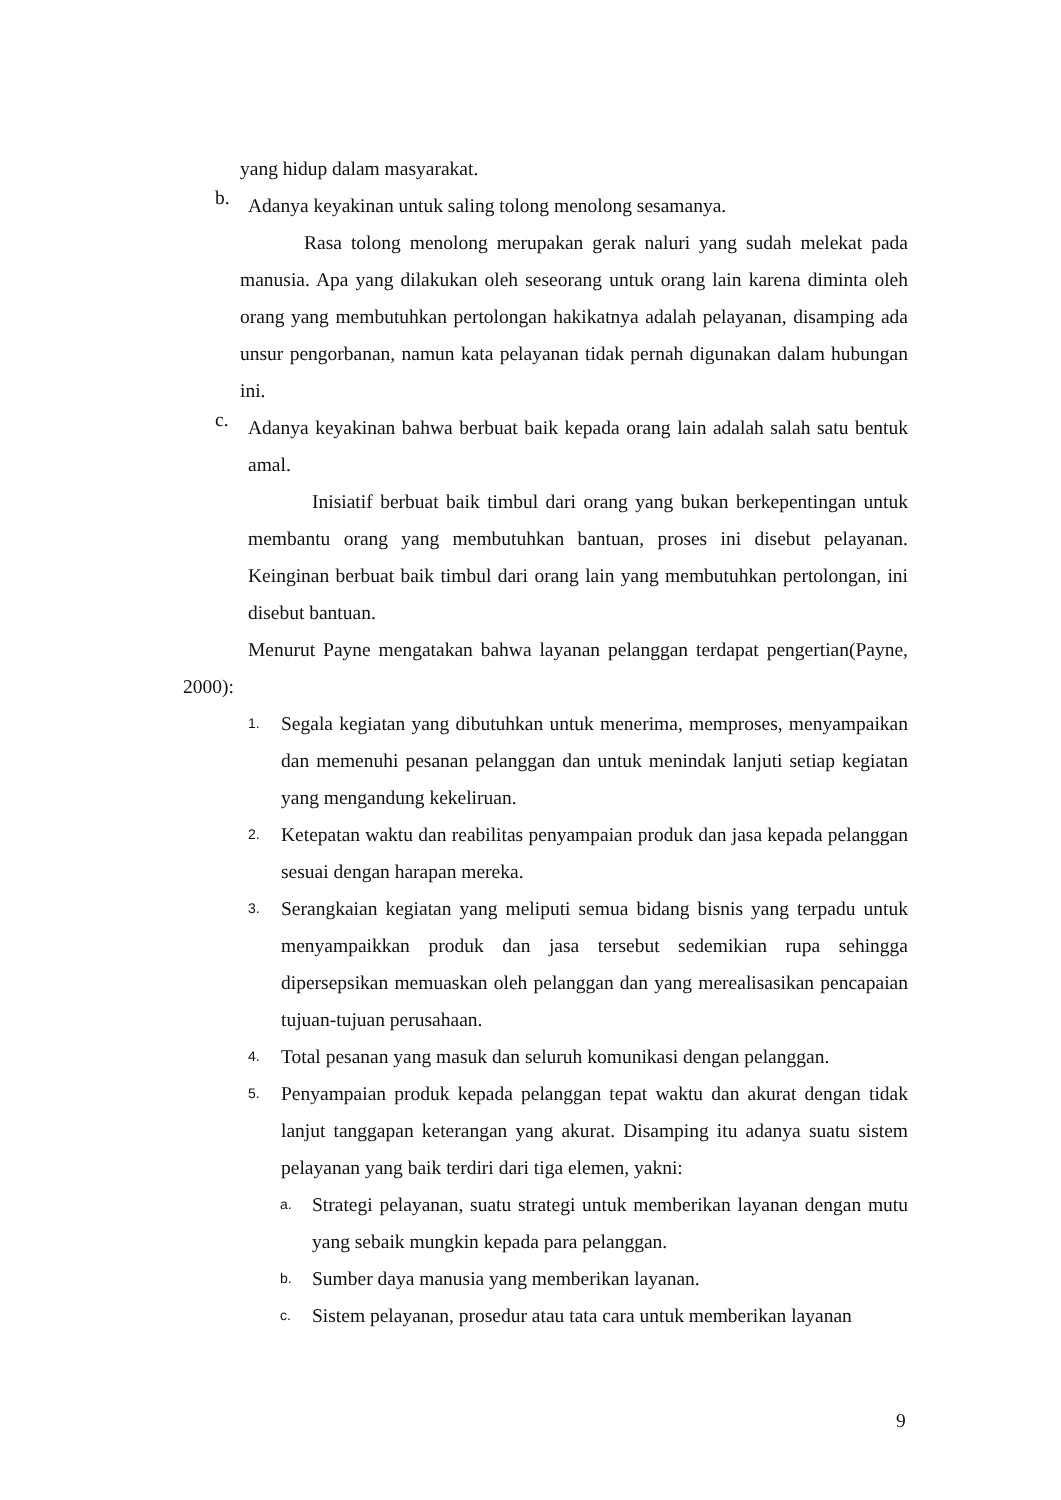yang hidup dalam masyarakat.
b.
Adanya keyakinan untuk saling tolong menolong sesamanya.
Rasa tolong menolong merupakan gerak naluri yang sudah melekat pada manusia. Apa yang dilakukan oleh seseorang untuk orang lain karena diminta oleh orang yang membutuhkan pertolongan hakikatnya adalah pelayanan, disamping ada unsur pengorbanan, namun kata pelayanan tidak pernah digunakan dalam hubungan ini.
c.
Adanya keyakinan bahwa berbuat baik kepada orang lain adalah salah satu bentuk amal.
Inisiatif berbuat baik timbul dari orang yang bukan berkepentingan untuk membantu orang yang membutuhkan bantuan, proses ini disebut pelayanan. Keinginan berbuat baik timbul dari orang lain yang membutuhkan pertolongan, ini disebut bantuan.
Menurut Payne mengatakan bahwa layanan pelanggan terdapat pengertian(Payne, 2000):
1.
Segala kegiatan yang dibutuhkan untuk menerima, memproses, menyampaikan dan memenuhi pesanan pelanggan dan untuk menindak lanjuti setiap kegiatan yang mengandung kekeliruan.
2.
Ketepatan waktu dan reabilitas penyampaian produk dan jasa kepada pelanggan sesuai dengan harapan mereka.
3.
Serangkaian kegiatan yang meliputi semua bidang bisnis yang terpadu untuk menyampaikkan produk dan jasa tersebut sedemikian rupa sehingga dipersepsikan memuaskan oleh pelanggan dan yang merealisasikan pencapaian tujuan-tujuan perusahaan.
4.
Total pesanan yang masuk dan seluruh komunikasi dengan pelanggan.
5.
Penyampaian produk kepada pelanggan tepat waktu dan akurat dengan tidak lanjut tanggapan keterangan yang akurat. Disamping itu adanya suatu sistem pelayanan yang baik terdiri dari tiga elemen, yakni:
a.
Strategi pelayanan, suatu strategi untuk memberikan layanan dengan mutu yang sebaik mungkin kepada para pelanggan.
b.
Sumber daya manusia yang memberikan layanan.
c.
Sistem pelayanan, prosedur atau tata cara untuk memberikan layanan
9